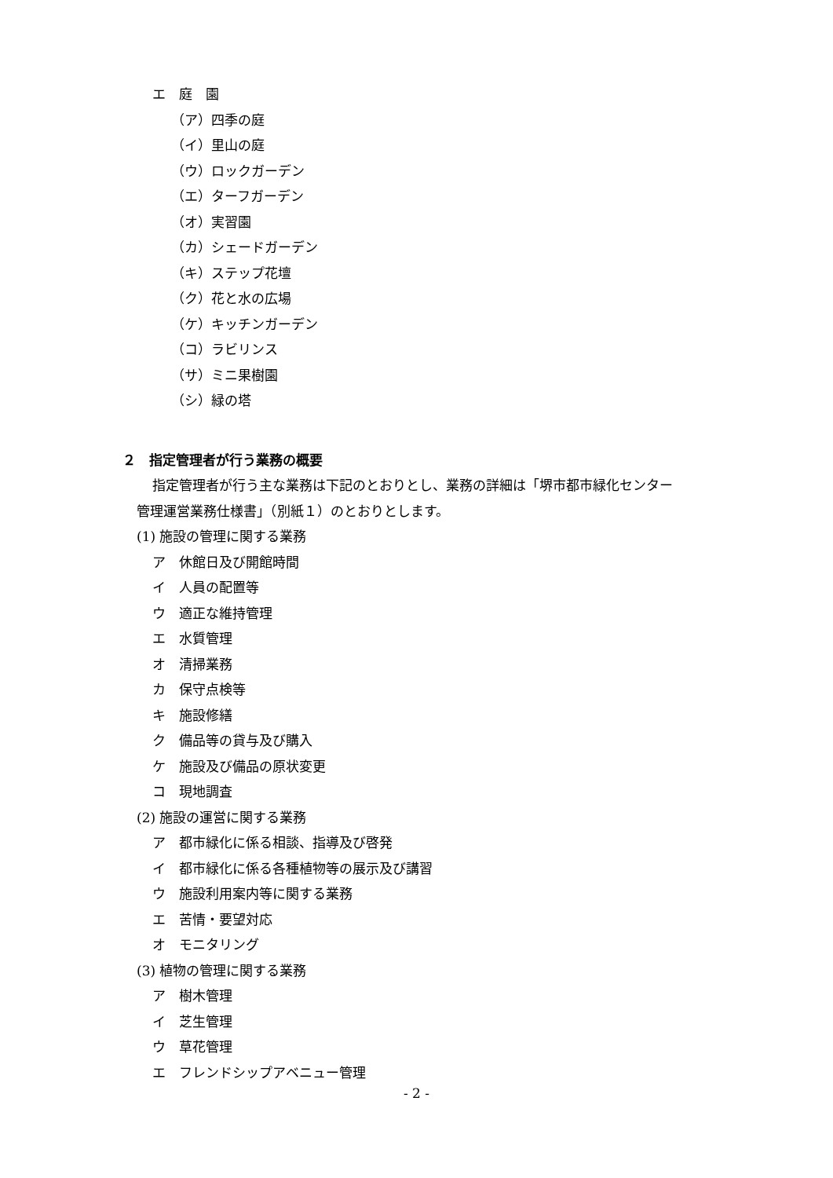エ　庭　園
（ア）四季の庭
（イ）里山の庭
（ウ）ロックガーデン
（エ）ターフガーデン
（オ）実習園
（カ）シェードガーデン
（キ）ステップ花壇
（ク）花と水の広場
（ケ）キッチンガーデン
（コ）ラビリンス
（サ）ミニ果樹園
（シ）緑の塔
２　指定管理者が行う業務の概要
指定管理者が行う主な業務は下記のとおりとし、業務の詳細は「堺市都市緑化センター
管理運営業務仕様書」（別紙１）のとおりとします。
(1) 施設の管理に関する業務
ア　休館日及び開館時間
イ　人員の配置等
ウ　適正な維持管理
エ　水質管理
オ　清掃業務
カ　保守点検等
キ　施設修繕
ク　備品等の貸与及び購入
ケ　施設及び備品の原状変更
コ　現地調査
(2) 施設の運営に関する業務
ア　都市緑化に係る相談、指導及び啓発
イ　都市緑化に係る各種植物等の展示及び講習
ウ　施設利用案内等に関する業務
エ　苦情・要望対応
オ　モニタリング
(3) 植物の管理に関する業務
ア　樹木管理
イ　芝生管理
ウ　草花管理
エ　フレンドシップアベニュー管理
- 2 -